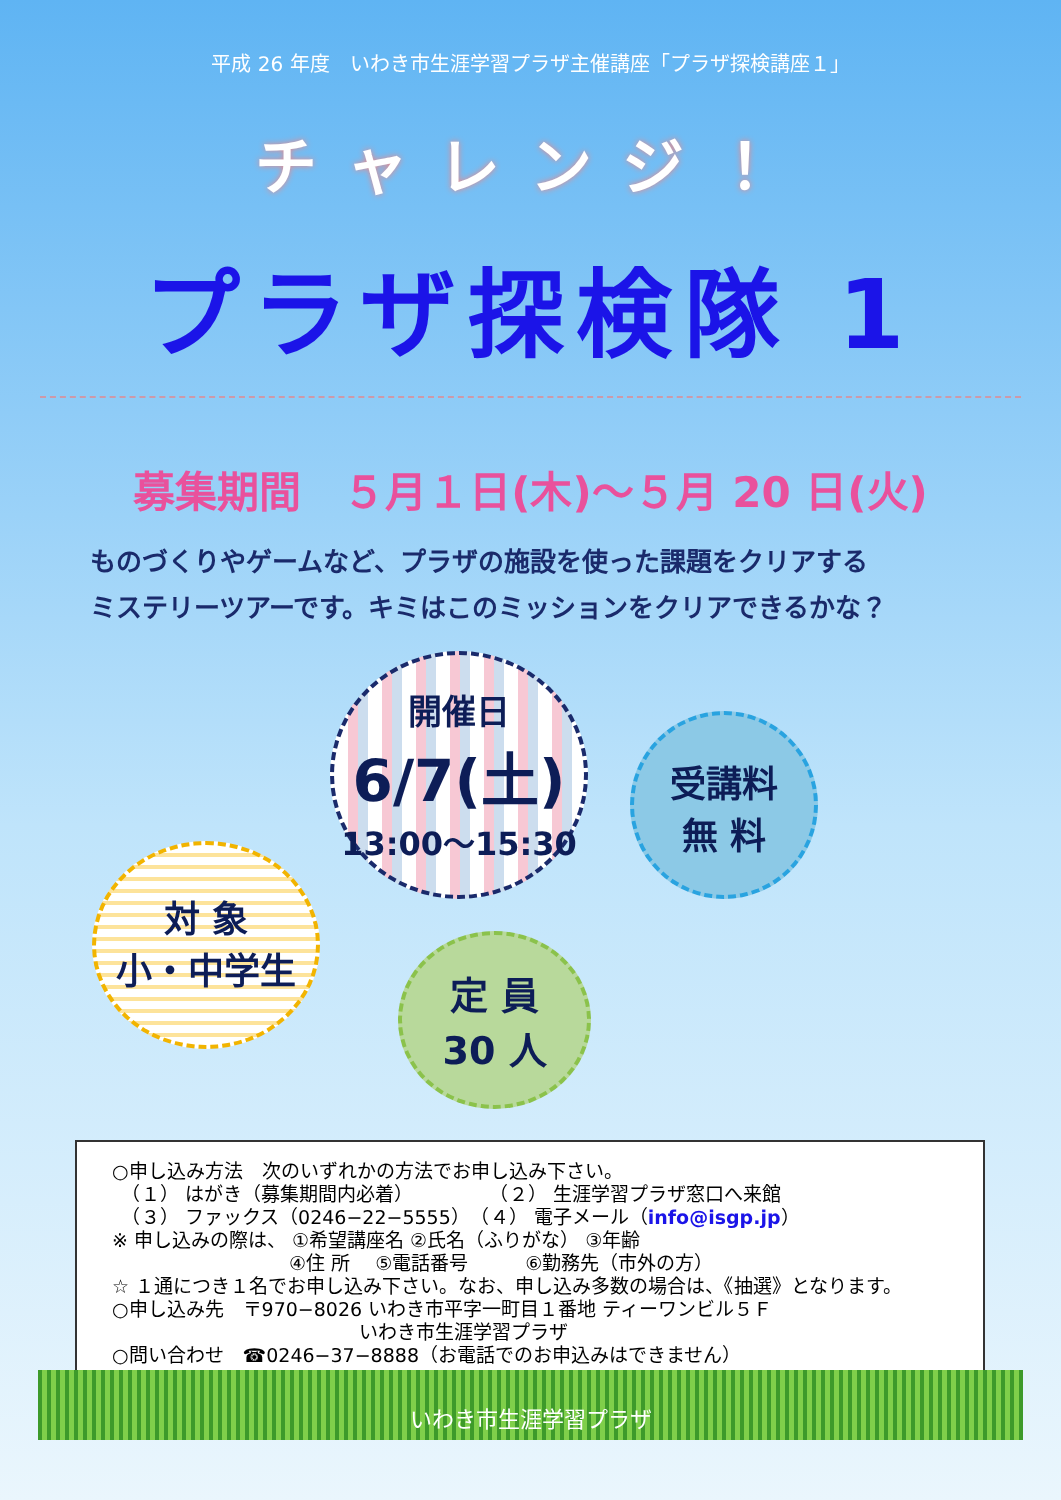平成 26 年度　いわき市生涯学習プラザ主催講座「プラザ探検講座１」
チャレンジ！
プラザ探検隊 1
募集期間　５月１日(木)～５月 20 日(火)
ものづくりやゲームなど、プラザの施設を使った課題をクリアする
ミステリーツアーです。キミはこのミッションをクリアできるかな？
開催日
6/7(土)
13:00～15:30
受講料
無 料
対 象
小・中学生
定 員
30 人
○申し込み方法　次のいずれかの方法でお申し込み下さい。
　（１） はがき（募集期間内必着）　　　　　（２） 生涯学習プラザ窓口へ来館
　（３） ファックス（0246−22−5555）　（４） 電子メール（info@isgp.jp）
※ 申し込みの際は、 ①希望講座名 ②氏名（ふりがな） ③年齢
　　　　　　　　　 ④住 所 　⑤電話番号　　　⑥勤務先（市外の方）
☆ １通につき１名でお申し込み下さい。なお、申し込み多数の場合は、《抽選》となります。
○申し込み先　〒970−8026 いわき市平字一町目１番地 ティーワンビル５Ｆ
　　　　　　　　　　　　　いわき市生涯学習プラザ
○問い合わせ　☎0246−37−8888（お電話でのお申込みはできません）
いわき市生涯学習プラザ